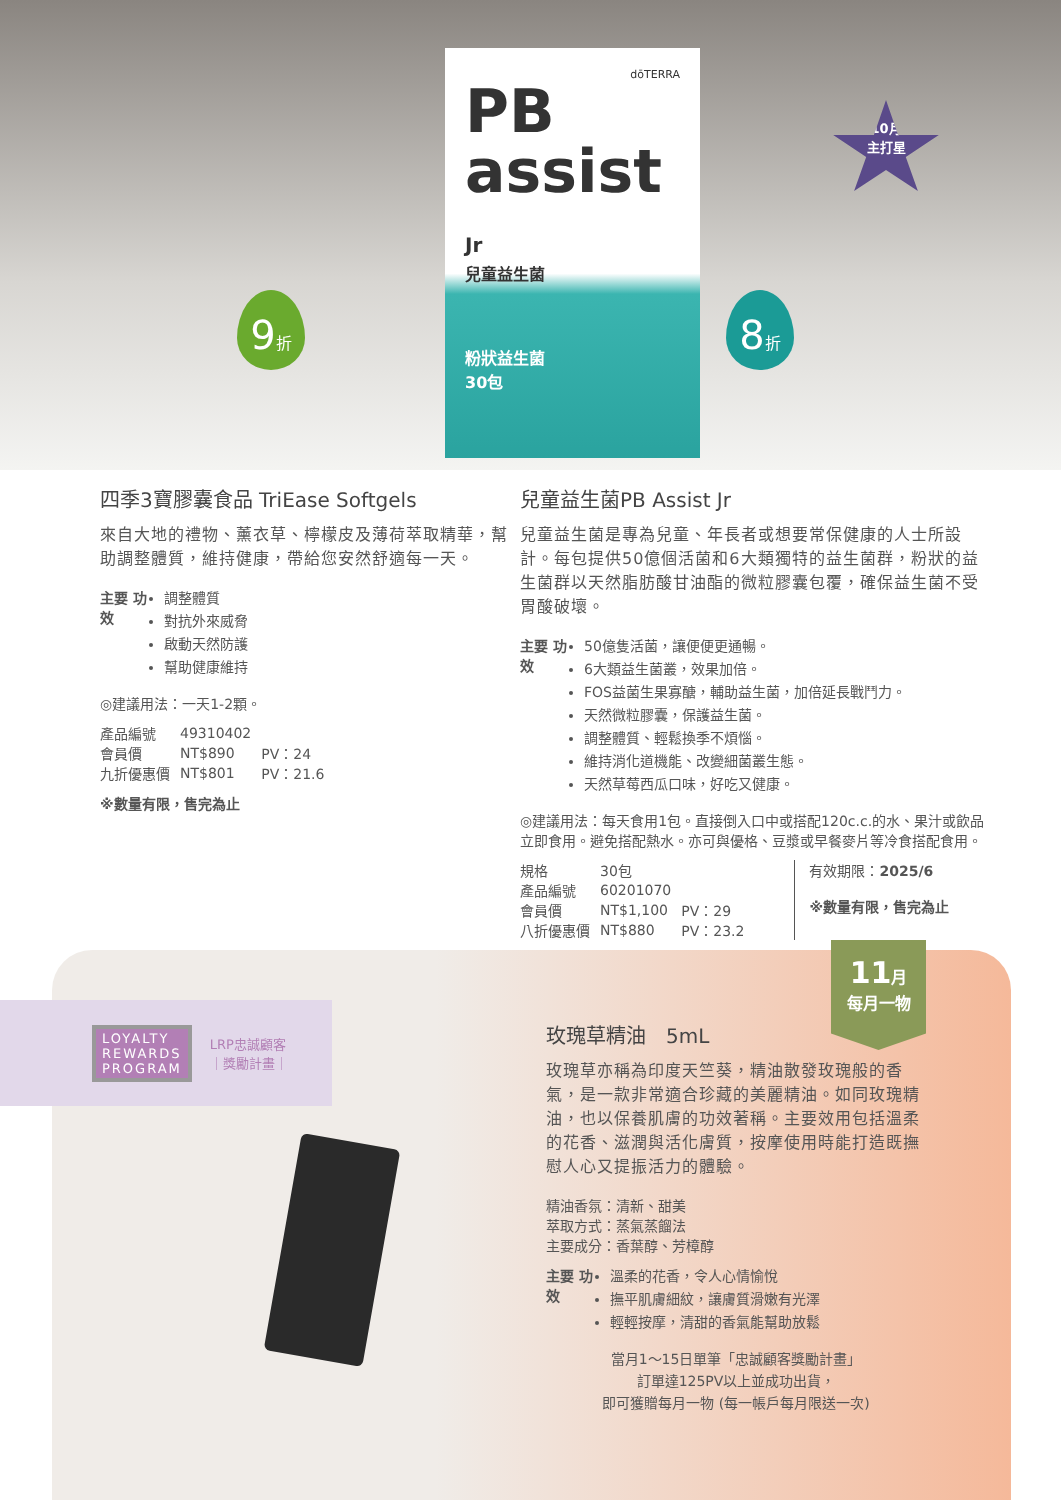dōTERRA
PB
assist Jr
兒童益生菌
粉狀益生菌
30包
10月
主打星
9折 8折
四季3寶膠囊食品 TriEase Softgels
來自大地的禮物、薰衣草、檸檬皮及薄荷萃取精華，幫助調整體質，維持健康，帶給您安然舒適每一天。
主要 功效
調整體質
對抗外來威脅
啟動天然防護
幫助健康維持
◎建議用法：一天1-2顆。
| 產品編號 | 49310402 | |
| 會員價 | NT$890 | PV：24 |
| 九折優惠價 | NT$801 | PV：21.6 |
※數量有限，售完為止
兒童益生菌PB Assist Jr
兒童益生菌是專為兒童、年長者或想要常保健康的人士所設計。每包提供50億個活菌和6大類獨特的益生菌群，粉狀的益生菌群以天然脂肪酸甘油酯的微粒膠囊包覆，確保益生菌不受胃酸破壞。
主要 功效
50億隻活菌，讓便便更通暢。
6大類益生菌叢，效果加倍。
FOS益菌生果寡醣，輔助益生菌，加倍延長戰鬥力。
天然微粒膠囊，保護益生菌。
調整體質、輕鬆換季不煩惱。
維持消化道機能、改變細菌叢生態。
天然草莓西瓜口味，好吃又健康。
◎建議用法：每天食用1包。直接倒入口中或搭配120c.c.的水、果汁或飲品立即食用。避免搭配熱水。亦可與優格、豆漿或早餐麥片等冷食搭配食用。
| 規格 | 30包 | |
| 產品編號 | 60201070 | |
| 會員價 | NT$1,100 | PV：29 |
| 八折優惠價 | NT$880 | PV：23.2 |
有效期限：2025/6
※數量有限，售完為止
LOYALTY
REWARDS
PROGRAM
LRP忠誠顧客
｜獎勵計畫｜
11月
每月一物
玫瑰草精油　5mL
玫瑰草亦稱為印度天竺葵，精油散發玫瑰般的香氣，是一款非常適合珍藏的美麗精油。如同玫瑰精油，也以保養肌膚的功效著稱。主要效用包括溫柔的花香、滋潤與活化膚質，按摩使用時能打造既撫慰人心又提振活力的體驗。
精油香氛：清新、甜美
萃取方式：蒸氣蒸餾法
主要成分：香葉醇、芳樟醇
主要 功效
溫柔的花香，令人心情愉悅
撫平肌膚細紋，讓膚質滑嫩有光澤
輕輕按摩，清甜的香氣能幫助放鬆
當月1～15日單筆「忠誠顧客獎勵計畫」
訂單達125PV以上並成功出貨，
即可獲贈每月一物 (每一帳戶每月限送一次)